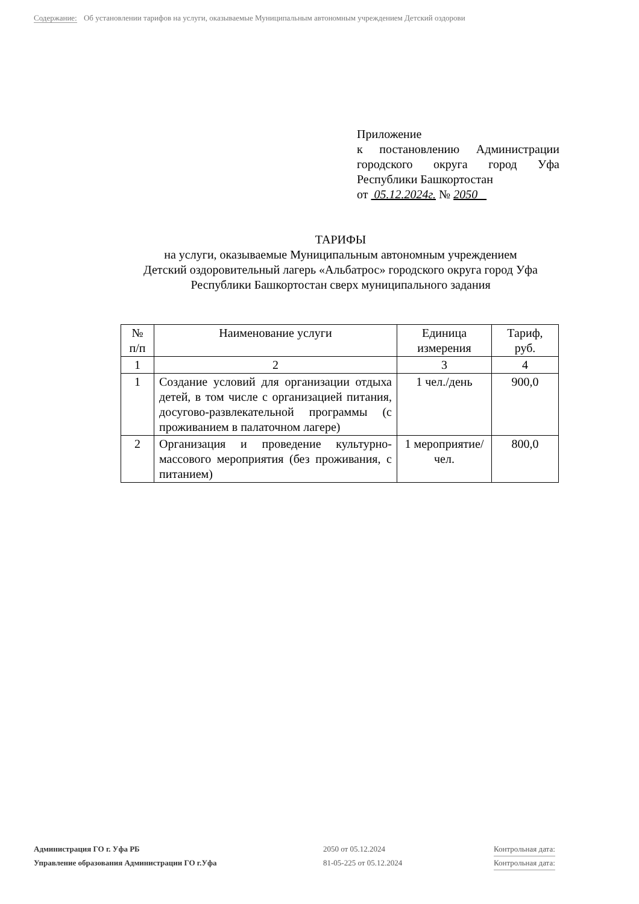Содержание: Об установлении тарифов на услуги, оказываемые Муниципальным автономным учреждением Детский оздорови
Приложение
к постановлению Администрации
городского округа город Уфа
Республики Башкортостан
от 05.12.2024г. № 2050
ТАРИФЫ
на услуги, оказываемые Муниципальным автономным учреждением
Детский оздоровительный лагерь «Альбатрос» городского округа город Уфа
Республики Башкортостан сверх муниципального задания
| № п/п | Наименование услуги | Единица измерения | Тариф, руб. |
| --- | --- | --- | --- |
| 1 | 2 | 3 | 4 |
| 1 | Создание условий для организации отдыха детей, в том числе с организацией питания, досугово-развлекательной программы (с проживанием в палаточном лагере) | 1 чел./день | 900,0 |
| 2 | Организация и проведение культурно-массового мероприятия (без проживания, с питанием) | 1 мероприятие/ чел. | 800,0 |
Администрация ГО г. Уфа РБ 2050 от 05.12.2024 Контрольная дата:
Управление образования Администрации ГО г.Уфа 81-05-225 от 05.12.2024 Контрольная дата: